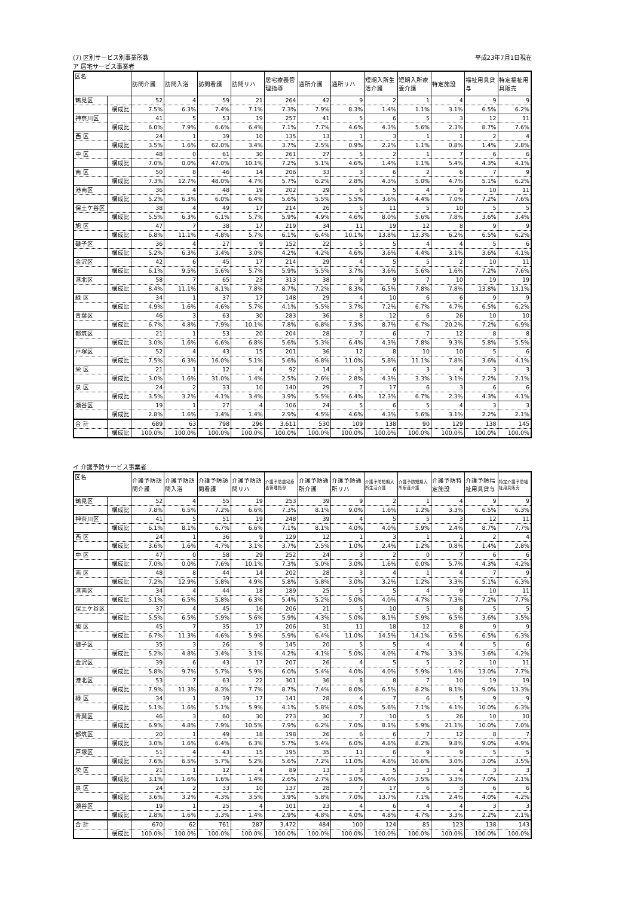(7) 区別サービス別事業所数 平成23年7月1日現在
ア 居宅サービス事業者
| 区名 | | 訪問介護 | 訪問入浴 | 訪問看護 | 訪問リハ | 居宅療養管理指導 | 通所介護 | 通所リハ | 短期入所生活介護 | 短期入所療養介護 | 特定施設 | 福祉用具貸与 | 特定福祉用具販売 |
| --- | --- | --- | --- | --- | --- | --- | --- | --- | --- | --- | --- | --- | --- |
| 鶴見区 | | 52 | 4 | 59 | 21 | 264 | 42 | 9 | 2 | 1 | 4 | 9 | 9 |
| | 構成比 | 7.5% | 6.3% | 7.4% | 7.1% | 7.3% | 7.9% | 8.3% | 1.4% | 1.1% | 3.1% | 6.5% | 6.2% |
| 神奈川区 | | 41 | 5 | 53 | 19 | 257 | 41 | 5 | 6 | 5 | 3 | 12 | 11 |
| | 構成比 | 6.0% | 7.9% | 6.6% | 6.4% | 7.1% | 7.7% | 4.6% | 4.3% | 5.6% | 2.3% | 8.7% | 7.6% |
| 西 区 | | 24 | 1 | 39 | 10 | 135 | 13 | 1 | 3 | 1 | 1 | 2 | 4 |
| | 構成比 | 3.5% | 1.6% | 62.0% | 3.4% | 3.7% | 2.5% | 0.9% | 2.2% | 1.1% | 0.8% | 1.4% | 2.8% |
| 中 区 | | 48 | 0 | 61 | 30 | 261 | 27 | 5 | 2 | 1 | 7 | 6 | 6 |
| | 構成比 | 7.0% | 0.0% | 47.0% | 10.1% | 7.2% | 5.1% | 4.6% | 1.4% | 1.1% | 5.4% | 4.3% | 4.1% |
| 南 区 | | 50 | 8 | 46 | 14 | 206 | 33 | 3 | 6 | 2 | 6 | 7 | 9 |
| | 構成比 | 7.3% | 12.7% | 48.0% | 4.7% | 5.7% | 6.2% | 2.8% | 4.3% | 5.0% | 4.7% | 5.1% | 6.2% |
| 港南区 | | 36 | 4 | 48 | 19 | 202 | 29 | 6 | 5 | 4 | 9 | 10 | 11 |
| | 構成比 | 5.2% | 6.3% | 6.0% | 6.4% | 5.6% | 5.5% | 5.5% | 3.6% | 4.4% | 7.0% | 7.2% | 7.6% |
| 保土ケ谷区 | | 38 | 4 | 49 | 17 | 214 | 26 | 5 | 11 | 5 | 10 | 5 | 5 |
| | 構成比 | 5.5% | 6.3% | 6.1% | 5.7% | 5.9% | 4.9% | 4.6% | 8.0% | 5.6% | 7.8% | 3.6% | 3.4% |
| 旭 区 | | 47 | 7 | 38 | 17 | 219 | 34 | 11 | 19 | 12 | 8 | 9 | 9 |
| | 構成比 | 6.8% | 11.1% | 4.8% | 5.7% | 6.1% | 6.4% | 10.1% | 13.8% | 13.3% | 6.2% | 6.5% | 6.2% |
| 磯子区 | | 36 | 4 | 27 | 9 | 152 | 22 | 5 | 5 | 4 | 4 | 5 | 6 |
| | 構成比 | 5.2% | 6.3% | 3.4% | 3.0% | 4.2% | 4.2% | 4.6% | 3.6% | 4.4% | 3.1% | 3.6% | 4.1% |
| 金沢区 | | 42 | 6 | 45 | 17 | 214 | 29 | 4 | 5 | 5 | 2 | 10 | 11 |
| | 構成比 | 6.1% | 9.5% | 5.6% | 5.7% | 5.9% | 5.5% | 3.7% | 3.6% | 5.6% | 1.6% | 7.2% | 7.6% |
| 港北区 | | 58 | 7 | 65 | 23 | 313 | 38 | 9 | 9 | 7 | 10 | 19 | 19 |
| | 構成比 | 8.4% | 11.1% | 8.1% | 7.8% | 8.7% | 7.2% | 8.3% | 6.5% | 7.8% | 7.8% | 13.8% | 13.1% |
| 緑 区 | | 34 | 1 | 37 | 17 | 148 | 29 | 4 | 10 | 6 | 6 | 9 | 9 |
| | 構成比 | 4.9% | 1.6% | 4.6% | 5.7% | 4.1% | 5.5% | 3.7% | 7.2% | 6.7% | 4.7% | 6.5% | 6.2% |
| 青葉区 | | 46 | 3 | 63 | 30 | 283 | 36 | 8 | 12 | 6 | 26 | 10 | 10 |
| | 構成比 | 6.7% | 4.8% | 7.9% | 10.1% | 7.8% | 6.8% | 7.3% | 8.7% | 6.7% | 20.2% | 7.2% | 6.9% |
| 都筑区 | | 21 | 1 | 53 | 20 | 204 | 28 | 7 | 6 | 7 | 12 | 8 | 8 |
| | 構成比 | 3.0% | 1.6% | 6.6% | 6.8% | 5.6% | 5.3% | 6.4% | 4.3% | 7.8% | 9.3% | 5.8% | 5.5% |
| 戸塚区 | | 52 | 4 | 43 | 15 | 201 | 36 | 12 | 8 | 10 | 10 | 5 | 6 |
| | 構成比 | 7.5% | 6.3% | 16.0% | 5.1% | 5.6% | 6.8% | 11.0% | 5.8% | 11.1% | 7.8% | 3.6% | 4.1% |
| 栄 区 | | 21 | 1 | 12 | 4 | 92 | 14 | 3 | 6 | 3 | 4 | 3 | 3 |
| | 構成比 | 3.0% | 1.6% | 31.0% | 1.4% | 2.5% | 2.6% | 2.8% | 4.3% | 3.3% | 3.1% | 2.2% | 2.1% |
| 泉 区 | | 24 | 2 | 33 | 10 | 140 | 29 | 7 | 17 | 6 | 3 | 6 | 6 |
| | 構成比 | 3.5% | 3.2% | 4.1% | 3.4% | 3.9% | 5.5% | 6.4% | 12.3% | 6.7% | 2.3% | 4.3% | 4.1% |
| 瀬谷区 | | 19 | 1 | 27 | 4 | 106 | 24 | 5 | 6 | 5 | 4 | 3 | 3 |
| | 構成比 | 2.8% | 1.6% | 3.4% | 1.4% | 2.9% | 4.5% | 4.6% | 4.3% | 5.6% | 3.1% | 2.2% | 2.1% |
| 合 計 | | 689 | 63 | 798 | 296 | 3,611 | 530 | 109 | 138 | 90 | 129 | 138 | 145 |
| | 構成比 | 100.0% | 100.0% | 100.0% | 100.0% | 100.0% | 100.0% | 100.0% | 100.0% | 100.0% | 100.0% | 100.0% | 100.0% |
イ 介護予防サービス事業者
| 区名 | | 介護予防訪問介護 | 介護予防訪問入浴 | 介護予防訪問看護 | 介護予防訪問リハ | 介護予防居宅療養管理指導 | 介護予防通所介護 | 介護予防通所リハ | 介護予防短期入所生活介護 | 介護予防短期入所療養介護 | 介護予防特定施設 | 介護予防福祉用具貸与 | 特定介護予防福祉用具販売 |
| --- | --- | --- | --- | --- | --- | --- | --- | --- | --- | --- | --- | --- | --- |
| 鶴見区 | | 52 | 4 | 55 | 19 | 253 | 39 | 9 | 2 | 1 | 4 | 9 | 9 |
| | 構成比 | 7.8% | 6.5% | 7.2% | 6.6% | 7.3% | 8.1% | 9.0% | 1.6% | 1.2% | 3.3% | 6.5% | 6.3% |
| 神奈川区 | | 41 | 5 | 51 | 19 | 248 | 39 | 4 | 5 | 5 | 3 | 12 | 11 |
| | 構成比 | 6.1% | 8.1% | 6.7% | 6.6% | 7.1% | 8.1% | 4.0% | 4.0% | 5.9% | 2.4% | 8.7% | 7.7% |
| 西 区 | | 24 | 1 | 36 | 9 | 129 | 12 | 1 | 3 | 1 | 1 | 2 | 4 |
| | 構成比 | 3.6% | 1.6% | 4.7% | 3.1% | 3.7% | 2.5% | 1.0% | 2.4% | 1.2% | 0.8% | 1.4% | 2.8% |
| 中 区 | | 47 | 0 | 58 | 29 | 252 | 24 | 3 | 2 | 0 | 7 | 6 | 6 |
| | 構成比 | 7.0% | 0.0% | 7.6% | 10.1% | 7.3% | 5.0% | 3.0% | 1.6% | 0.0% | 5.7% | 4.3% | 4.2% |
| 南 区 | | 48 | 8 | 44 | 14 | 202 | 28 | 3 | 4 | 1 | 4 | 7 | 9 |
| | 構成比 | 7.2% | 12.9% | 5.8% | 4.9% | 5.8% | 5.8% | 3.0% | 3.2% | 1.2% | 3.3% | 5.1% | 6.3% |
| 港南区 | | 34 | 4 | 44 | 18 | 189 | 25 | 5 | 5 | 4 | 9 | 10 | 11 |
| | 構成比 | 5.1% | 6.5% | 5.8% | 6.3% | 5.4% | 5.2% | 5.0% | 4.0% | 4.7% | 7.3% | 7.2% | 7.7% |
| 保土ケ谷区 | | 37 | 4 | 45 | 16 | 206 | 21 | 5 | 10 | 5 | 8 | 5 | 5 |
| | 構成比 | 5.5% | 6.5% | 5.9% | 5.6% | 5.9% | 4.3% | 5.0% | 8.1% | 5.9% | 6.5% | 3.6% | 3.5% |
| 旭 区 | | 45 | 7 | 35 | 17 | 206 | 31 | 11 | 18 | 12 | 8 | 9 | 9 |
| | 構成比 | 6.7% | 11.3% | 4.6% | 5.9% | 5.9% | 6.4% | 11.0% | 14.5% | 14.1% | 6.5% | 6.5% | 6.3% |
| 磯子区 | | 35 | 3 | 26 | 9 | 145 | 20 | 5 | 5 | 4 | 4 | 5 | 6 |
| | 構成比 | 5.2% | 4.8% | 3.4% | 3.1% | 4.2% | 4.1% | 5.0% | 4.0% | 4.7% | 3.3% | 3.6% | 4.2% |
| 金沢区 | | 39 | 6 | 43 | 17 | 207 | 26 | 4 | 5 | 5 | 2 | 10 | 11 |
| | 構成比 | 5.8% | 9.7% | 5.7% | 5.9% | 6.0% | 5.4% | 4.0% | 4.0% | 5.9% | 1.6% | 13.0% | 7.7% |
| 港北区 | | 53 | 7 | 63 | 22 | 301 | 36 | 8 | 8 | 7 | 10 | 19 | 19 |
| | 構成比 | 7.9% | 11.3% | 8.3% | 7.7% | 8.7% | 7.4% | 8.0% | 6.5% | 8.2% | 8.1% | 9.0% | 13.3% |
| 緑 区 | | 34 | 1 | 39 | 17 | 141 | 28 | 4 | 7 | 6 | 5 | 9 | 9 |
| | 構成比 | 5.1% | 1.6% | 5.1% | 5.9% | 4.1% | 5.8% | 4.0% | 5.6% | 7.1% | 4.1% | 10.0% | 6.3% |
| 青葉区 | | 46 | 3 | 60 | 30 | 273 | 30 | 7 | 10 | 5 | 26 | 10 | 10 |
| | 構成比 | 6.9% | 4.8% | 7.9% | 10.5% | 7.9% | 6.2% | 7.0% | 8.1% | 5.9% | 21.1% | 10.0% | 7.0% |
| 都筑区 | | 20 | 1 | 49 | 18 | 198 | 26 | 6 | 6 | 7 | 12 | 8 | 7 |
| | 構成比 | 3.0% | 1.6% | 6.4% | 6.3% | 5.7% | 5.4% | 6.0% | 4.8% | 8.2% | 9.8% | 9.0% | 4.9% |
| 戸塚区 | | 51 | 4 | 43 | 15 | 195 | 35 | 11 | 6 | 9 | 9 | 5 | 5 |
| | 構成比 | 7.6% | 6.5% | 5.7% | 5.2% | 5.6% | 7.2% | 11.0% | 4.8% | 10.6% | 3.0% | 3.0% | 3.5% |
| 栄 区 | | 21 | 1 | 12 | 4 | 89 | 13 | 3 | 5 | 3 | 4 | 3 | 3 |
| | 構成比 | 3.1% | 1.6% | 1.6% | 1.4% | 2.6% | 2.7% | 3.0% | 4.0% | 3.5% | 3.3% | 7.0% | 2.1% |
| 泉 区 | | 24 | 2 | 33 | 10 | 137 | 28 | 7 | 17 | 6 | 3 | 6 | 6 |
| | 構成比 | 3.6% | 3.2% | 4.3% | 3.5% | 3.9% | 5.8% | 7.0% | 13.7% | 7.1% | 2.4% | 4.0% | 4.2% |
| 瀬谷区 | | 19 | 1 | 25 | 4 | 101 | 23 | 4 | 6 | 4 | 4 | 3 | 3 |
| | 構成比 | 2.8% | 1.6% | 3.3% | 1.4% | 2.9% | 4.8% | 4.0% | 4.8% | 4.7% | 3.3% | 2.2% | 2.1% |
| 合 計 | | 670 | 62 | 761 | 287 | 3,472 | 484 | 100 | 124 | 85 | 123 | 138 | 143 |
| | 構成比 | 100.0% | 100.0% | 100.0% | 100.0% | 100.0% | 100.0% | 100.0% | 100.0% | 100.0% | 100.0% | 100.0% | 100.0% |